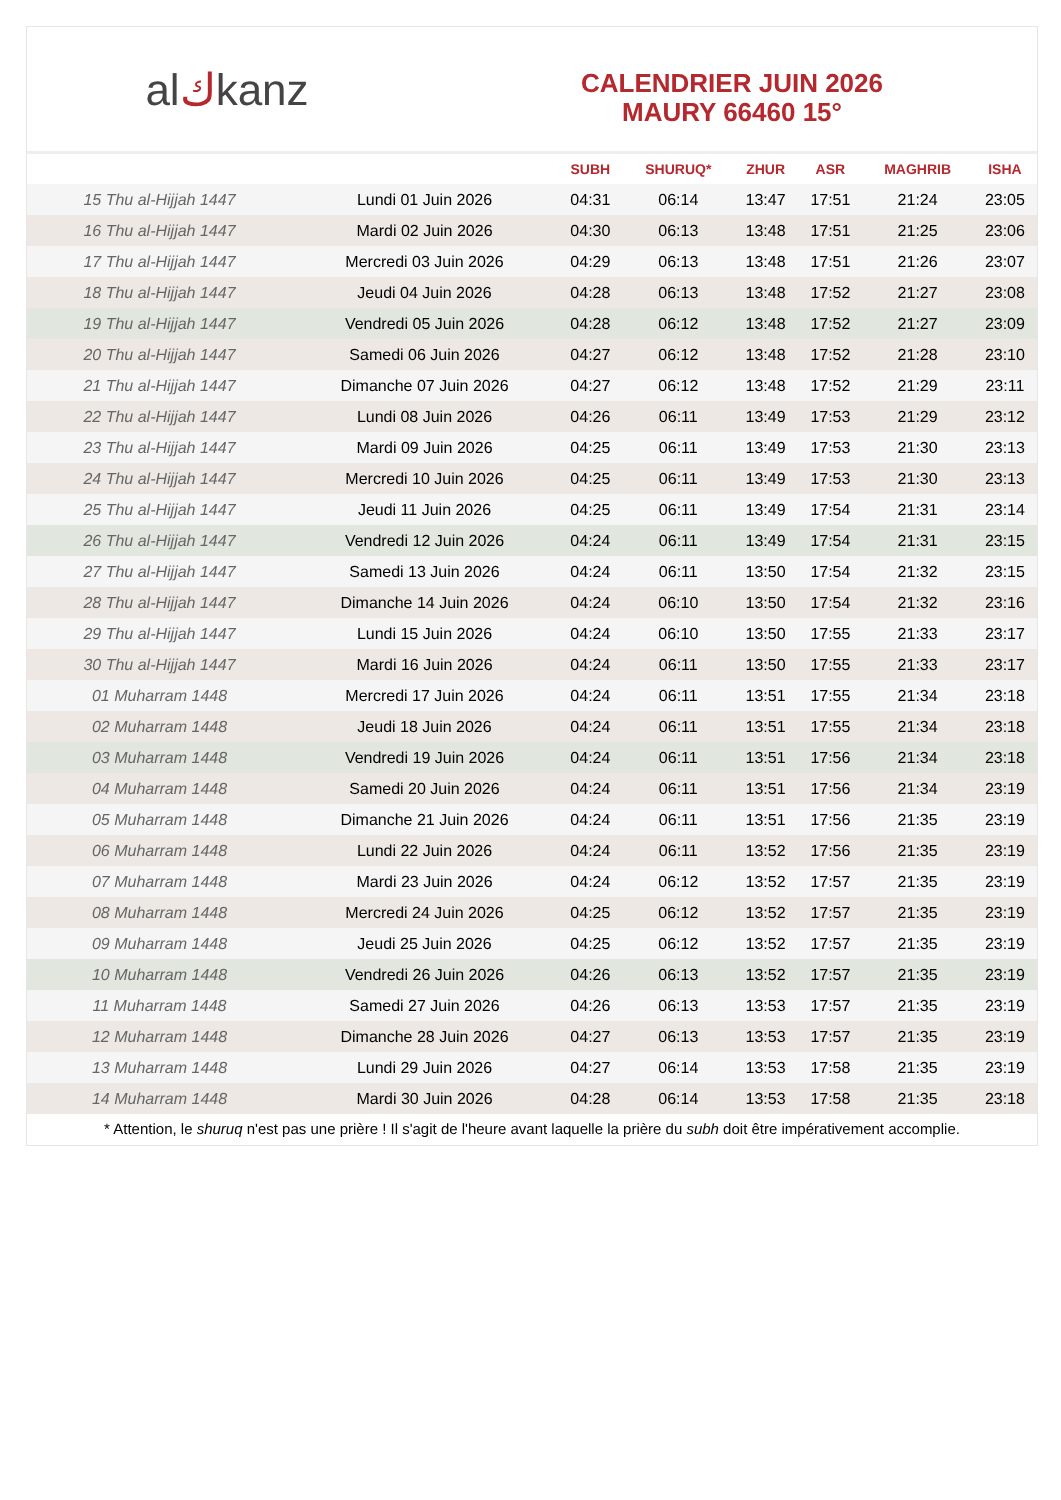alكkanz
CALENDRIER JUIN 2026
MAURY 66460 15°
| | | SUBH | SHURUQ* | ZHUR | ASR | MAGHRIB | ISHA |
| --- | --- | --- | --- | --- | --- | --- | --- |
| 15 Thu al-Hijjah 1447 | Lundi 01 Juin 2026 | 04:31 | 06:14 | 13:47 | 17:51 | 21:24 | 23:05 |
| 16 Thu al-Hijjah 1447 | Mardi 02 Juin 2026 | 04:30 | 06:13 | 13:48 | 17:51 | 21:25 | 23:06 |
| 17 Thu al-Hijjah 1447 | Mercredi 03 Juin 2026 | 04:29 | 06:13 | 13:48 | 17:51 | 21:26 | 23:07 |
| 18 Thu al-Hijjah 1447 | Jeudi 04 Juin 2026 | 04:28 | 06:13 | 13:48 | 17:52 | 21:27 | 23:08 |
| 19 Thu al-Hijjah 1447 | Vendredi 05 Juin 2026 | 04:28 | 06:12 | 13:48 | 17:52 | 21:27 | 23:09 |
| 20 Thu al-Hijjah 1447 | Samedi 06 Juin 2026 | 04:27 | 06:12 | 13:48 | 17:52 | 21:28 | 23:10 |
| 21 Thu al-Hijjah 1447 | Dimanche 07 Juin 2026 | 04:27 | 06:12 | 13:48 | 17:52 | 21:29 | 23:11 |
| 22 Thu al-Hijjah 1447 | Lundi 08 Juin 2026 | 04:26 | 06:11 | 13:49 | 17:53 | 21:29 | 23:12 |
| 23 Thu al-Hijjah 1447 | Mardi 09 Juin 2026 | 04:25 | 06:11 | 13:49 | 17:53 | 21:30 | 23:13 |
| 24 Thu al-Hijjah 1447 | Mercredi 10 Juin 2026 | 04:25 | 06:11 | 13:49 | 17:53 | 21:30 | 23:13 |
| 25 Thu al-Hijjah 1447 | Jeudi 11 Juin 2026 | 04:25 | 06:11 | 13:49 | 17:54 | 21:31 | 23:14 |
| 26 Thu al-Hijjah 1447 | Vendredi 12 Juin 2026 | 04:24 | 06:11 | 13:49 | 17:54 | 21:31 | 23:15 |
| 27 Thu al-Hijjah 1447 | Samedi 13 Juin 2026 | 04:24 | 06:11 | 13:50 | 17:54 | 21:32 | 23:15 |
| 28 Thu al-Hijjah 1447 | Dimanche 14 Juin 2026 | 04:24 | 06:10 | 13:50 | 17:54 | 21:32 | 23:16 |
| 29 Thu al-Hijjah 1447 | Lundi 15 Juin 2026 | 04:24 | 06:10 | 13:50 | 17:55 | 21:33 | 23:17 |
| 30 Thu al-Hijjah 1447 | Mardi 16 Juin 2026 | 04:24 | 06:11 | 13:50 | 17:55 | 21:33 | 23:17 |
| 01 Muharram 1448 | Mercredi 17 Juin 2026 | 04:24 | 06:11 | 13:51 | 17:55 | 21:34 | 23:18 |
| 02 Muharram 1448 | Jeudi 18 Juin 2026 | 04:24 | 06:11 | 13:51 | 17:55 | 21:34 | 23:18 |
| 03 Muharram 1448 | Vendredi 19 Juin 2026 | 04:24 | 06:11 | 13:51 | 17:56 | 21:34 | 23:18 |
| 04 Muharram 1448 | Samedi 20 Juin 2026 | 04:24 | 06:11 | 13:51 | 17:56 | 21:34 | 23:19 |
| 05 Muharram 1448 | Dimanche 21 Juin 2026 | 04:24 | 06:11 | 13:51 | 17:56 | 21:35 | 23:19 |
| 06 Muharram 1448 | Lundi 22 Juin 2026 | 04:24 | 06:11 | 13:52 | 17:56 | 21:35 | 23:19 |
| 07 Muharram 1448 | Mardi 23 Juin 2026 | 04:24 | 06:12 | 13:52 | 17:57 | 21:35 | 23:19 |
| 08 Muharram 1448 | Mercredi 24 Juin 2026 | 04:25 | 06:12 | 13:52 | 17:57 | 21:35 | 23:19 |
| 09 Muharram 1448 | Jeudi 25 Juin 2026 | 04:25 | 06:12 | 13:52 | 17:57 | 21:35 | 23:19 |
| 10 Muharram 1448 | Vendredi 26 Juin 2026 | 04:26 | 06:13 | 13:52 | 17:57 | 21:35 | 23:19 |
| 11 Muharram 1448 | Samedi 27 Juin 2026 | 04:26 | 06:13 | 13:53 | 17:57 | 21:35 | 23:19 |
| 12 Muharram 1448 | Dimanche 28 Juin 2026 | 04:27 | 06:13 | 13:53 | 17:57 | 21:35 | 23:19 |
| 13 Muharram 1448 | Lundi 29 Juin 2026 | 04:27 | 06:14 | 13:53 | 17:58 | 21:35 | 23:19 |
| 14 Muharram 1448 | Mardi 30 Juin 2026 | 04:28 | 06:14 | 13:53 | 17:58 | 21:35 | 23:18 |
* Attention, le shuruq n'est pas une prière ! Il s'agit de l'heure avant laquelle la prière du subh doit être impérativement accomplie.